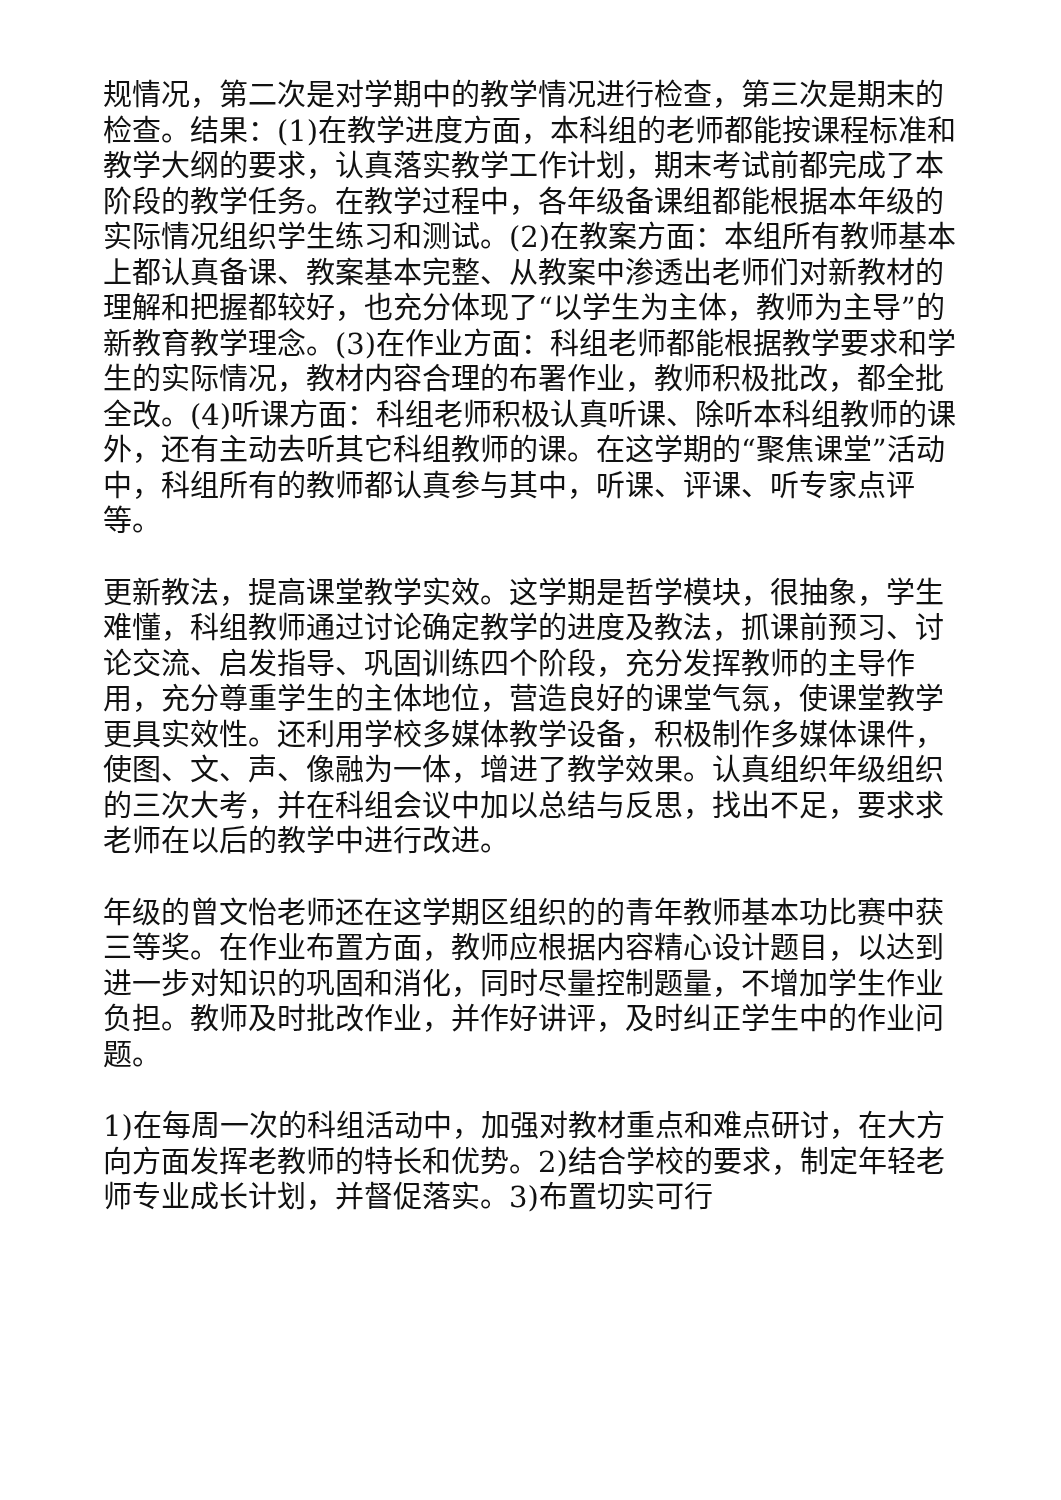规情况，第二次是对学期中的教学情况进行检查，第三次是期末的检查。结果：(1)在教学进度方面，本科组的老师都能按课程标准和教学大纲的要求，认真落实教学工作计划，期末考试前都完成了本阶段的教学任务。在教学过程中，各年级备课组都能根据本年级的实际情况组织学生练习和测试。(2)在教案方面：本组所有教师基本上都认真备课、教案基本完整、从教案中渗透出老师们对新教材的理解和把握都较好，也充分体现了“以学生为主体，教师为主导”的新教育教学理念。(3)在作业方面：科组老师都能根据教学要求和学生的实际情况，教材内容合理的布署作业，教师积极批改，都全批全改。(4)听课方面：科组老师积极认真听课、除听本科组教师的课外，还有主动去听其它科组教师的课。在这学期的“聚焦课堂”活动中，科组所有的教师都认真参与其中，听课、评课、听专家点评等。
更新教法，提高课堂教学实效。这学期是哲学模块，很抽象，学生难懂，科组教师通过讨论确定教学的进度及教法，抓课前预习、讨论交流、启发指导、巩固训练四个阶段，充分发挥教师的主导作用，充分尊重学生的主体地位，营造良好的课堂气氛，使课堂教学更具实效性。还利用学校多媒体教学设备，积极制作多媒体课件，使图、文、声、像融为一体，增进了教学效果。认真组织年级组织的三次大考，并在科组会议中加以总结与反思，找出不足，要求求老师在以后的教学中进行改进。
年级的曾文怡老师还在这学期区组织的的青年教师基本功比赛中获三等奖。在作业布置方面，教师应根据内容精心设计题目，以达到进一步对知识的巩固和消化，同时尽量控制题量，不增加学生作业负担。教师及时批改作业，并作好讲评，及时纠正学生中的作业问题。
1)在每周一次的科组活动中，加强对教材重点和难点研讨，在大方向方面发挥老教师的特长和优势。2)结合学校的要求，制定年轻老师专业成长计划，并督促落实。3)布置切实可行